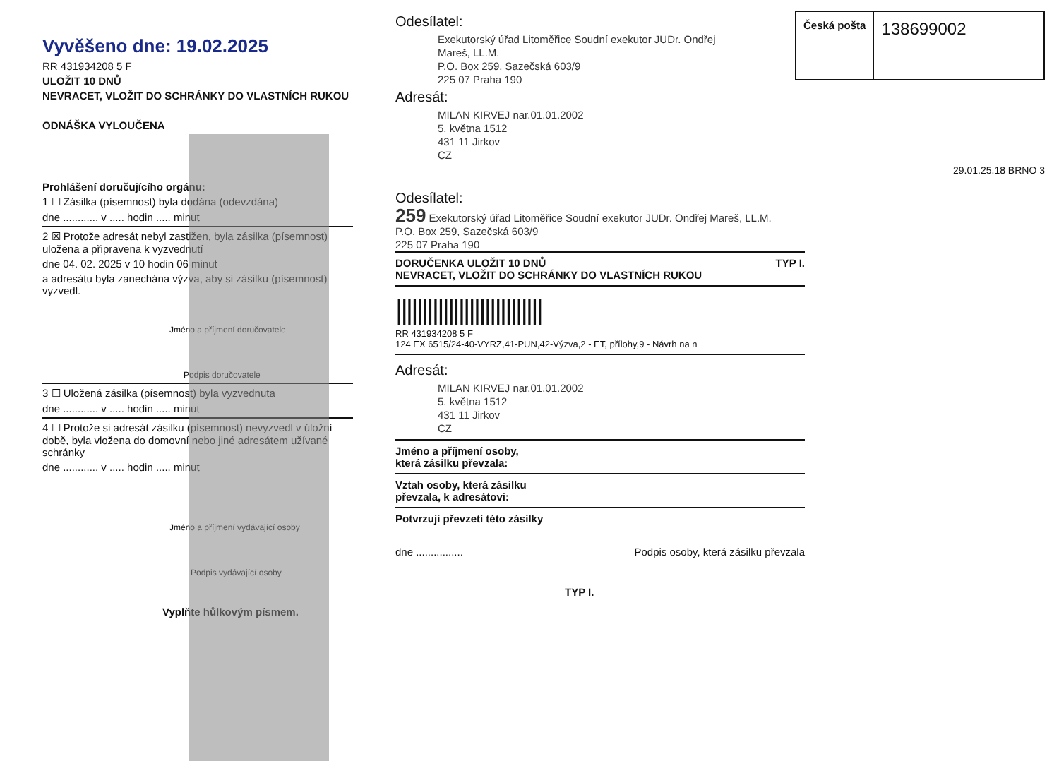Vyvěšeno dne: 19.02.2025
RR 431934208 5 F
ULOŽIT 10 DNŮ
NEVRACET, VLOŽIT DO SCHRÁNKY DO VLASTNÍCH RUKOU
ODNÁŠKA VYLOUČENA
Prohlášení doručujícího orgánu:
1 ☐ Zásilka (písemnost) byla dodána (odevzdána)
dne ............ v ..... hodin ..... minut
2 ☒ Protože adresát nebyl zastižen, byla zásilka (písemnost) uložena a připravena k vyzvednutí
dne 04. 02. 2025 v 10 hodin 06 minut
a adresátu byla zanechána výzva, aby si zásilku (písemnost) vyzvedl.
Jméno a příjmení doručovatele
Podpis doručovatele
3 ☐ Uložená zásilka (písemnost) byla vyzvednuta
dne ............ v ..... hodin ..... minut
4 ☐ Protože si adresát zásilku (písemnost) nevyzvedl v úložní době, byla vložena do domovní nebo jiné adresátem užívané schránky
dne ............ v ..... hodin ..... minut
Jméno a příjmení vydávající osoby
Podpis vydávající osoby
Vyplňte hůlkovým písmem.
Česká pošta
138699002
Odesílatel:
Exekutorský úřad Litoměřice Soudní exekutor JUDr. Ondřej
Mareš, LL.M.
P.O. Box 259, Sazečská 603/9
225 07 Praha 190
Adresát:
MILAN KIRVEJ nar.01.01.2002
5. května 1512
431 11 Jirkov
CZ
29.01.25.18 BRNO 3
Odesílatel:
259 Exekutorský úřad Litoměřice Soudní exekutor JUDr. Ondřej Mareš, LL.M.
P.O. Box 259, Sazečská 603/9
225 07 Praha 190
DORUČENKA ULOŽIT 10 DNŮ TYP I.
NEVRACET, VLOŽIT DO SCHRÁNKY DO VLASTNÍCH RUKOU
||||||||||||||||||||||||||||
RR 431934208 5 F
124 EX 6515/24-40-VYRZ,41-PUN,42-Výzva,2 - ET, přílohy,9 - Návrh na n
Adresát:
MILAN KIRVEJ nar.01.01.2002
5. května 1512
431 11 Jirkov
CZ
Jméno a příjmení osoby,
která zásilku převzala:
Vztah osoby, která zásilku
převzala, k adresátovi:
Potvrzuji převzetí této zásilky
dne ................ Podpis osoby, která zásilku převzala
TYP I.